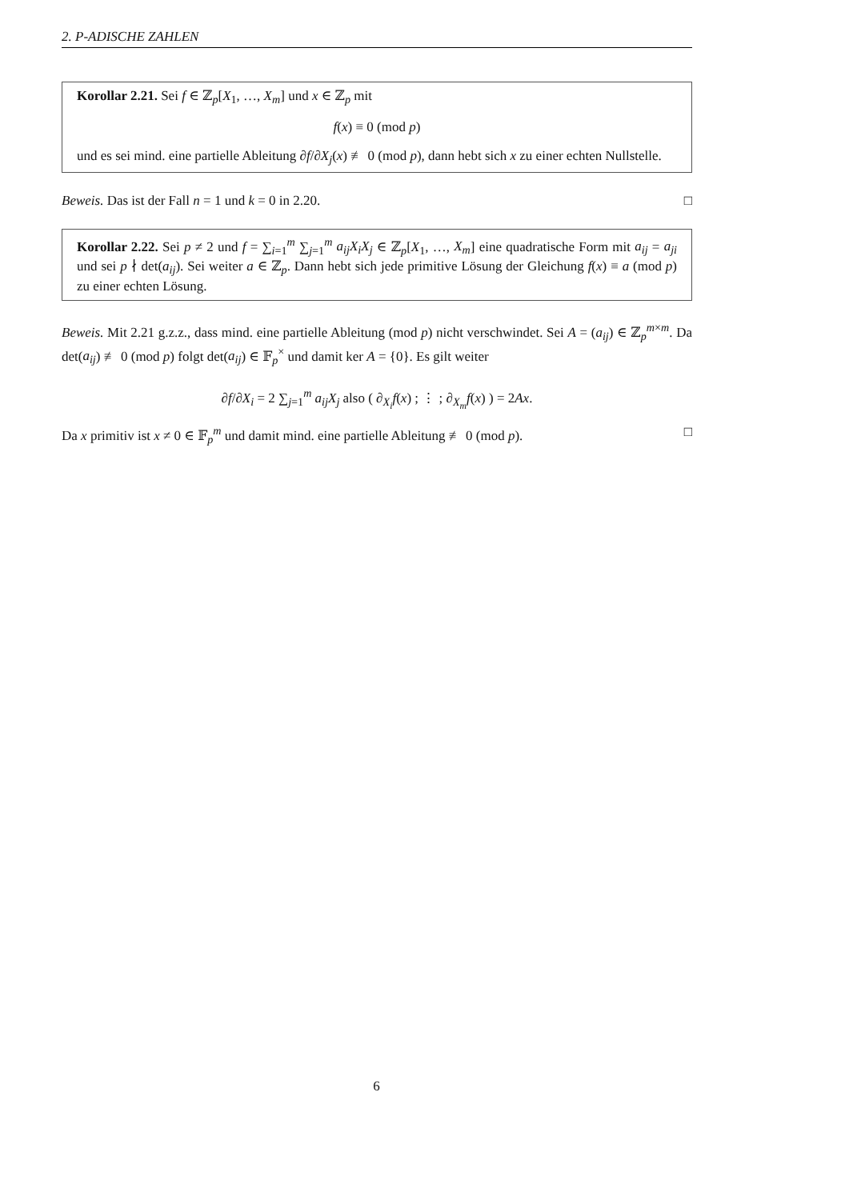2. P-ADISCHE ZAHLEN
Korollar 2.21. Sei f ∈ ℤ<sub>p</sub>[X<sub>1</sub>, …, X<sub>m</sub>] und x ∈ ℤ<sub>p</sub> mit
f(x) ≡ 0 (mod p)
und es sei mind. eine partielle Ableitung ∂f/∂X<sub>j</sub>(x) ≢ 0 (mod p), dann hebt sich x zu einer echten Nullstelle.
Beweis. Das ist der Fall n = 1 und k = 0 in 2.20. □
Korollar 2.22. Sei p ≠ 2 und f = ∑<sub>i=1</sub><sup>m</sup> ∑<sub>j=1</sub><sup>m</sup> a<sub>ij</sub>X<sub>i</sub>X<sub>j</sub> ∈ ℤ<sub>p</sub>[X<sub>1</sub>, …, X<sub>m</sub>] eine quadratische Form mit a<sub>ij</sub> = a<sub>ji</sub> und sei p ∤ det(a<sub>ij</sub>). Sei weiter a ∈ ℤ<sub>p</sub>. Dann hebt sich jede primitive Lösung der Gleichung f(x) ≡ a (mod p) zu einer echten Lösung.
Beweis. Mit 2.21 g.z.z., dass mind. eine partielle Ableitung (mod p) nicht verschwindet. Sei A = (a<sub>ij</sub>) ∈ ℤ<sub>p</sub><sup>m×m</sup>. Da det(a<sub>ij</sub>) ≢ 0 (mod p) folgt det(a<sub>ij</sub>) ∈ 𝔽<sub>p</sub><sup>×</sup> und damit ker A = {0}. Es gilt weiter
∂f/∂X<sub>i</sub> = 2 ∑<sub>j=1</sub><sup>m</sup> a<sub>ij</sub>X<sub>j</sub> also ( ∂<sub>X<sub>i</sub></sub>f(x) ; ⋮ ; ∂<sub>X<sub>m</sub></sub>f(x) ) = 2Ax.
Da x primitiv ist x ≠ 0 ∈ 𝔽<sub>p</sub><sup>m</sup> und damit mind. eine partielle Ableitung ≢ 0 (mod p). □
6